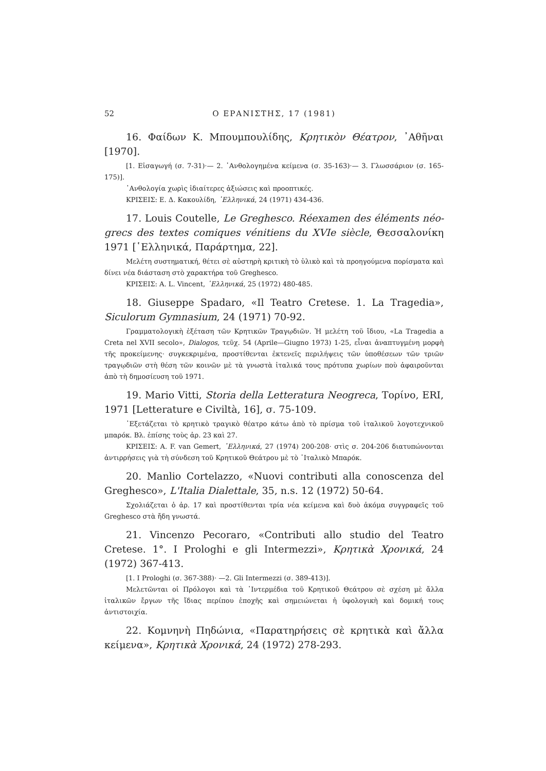52 Ο ΕΡΑΝΙΣΤΗΣ, 17 (1981)
16. Φαίδων Κ. Μπουμπουλίδης, Κρητικὸν Θέατρον, ᾿Αθῆναι [1970].
[1. Εἰσαγωγή (σ. 7-31)·— 2. ᾿Ανθολογημένα κείμενα (σ. 35-163)·— 3. Γλωσσάριον (σ. 165-175)].
᾿Ανθολογία χωρὶς ἰδιαίτερες ἀξιώσεις καὶ προοπτικές.
ΚΡΙΣΕΙΣ: Ε. Δ. Κακουλίδη, ῾Ελληνικά, 24 (1971) 434-436.
17. Louis Coutelle, Le Greghesco. Réexamen des éléments néo-grecs des textes comiques vénitiens du XVIe siècle, Θεσσαλονίκη 1971 [῾Ελληνικά, Παράρτημα, 22].
Μελέτη συστηματική, θέτει σὲ αὐστηρὴ κριτικὴ τὸ ὑλικὸ καὶ τὰ προηγούμενα πορίσματα καὶ δίνει νέα διάσταση στὸ χαρακτήρα τοῦ Greghesco.
ΚΡΙΣΕΙΣ: A. L. Vincent, ῾Ελληνικά, 25 (1972) 480-485.
18. Giuseppe Spadaro, «Il Teatro Cretese. 1. La Tragedia», Siculorum Gymnasium, 24 (1971) 70-92.
Γραμματολογικὴ ἐξέταση τῶν Κρητικῶν Τραγῳδιῶν. Ἡ μελέτη τοῦ ἴδιου, «La Tragedia a Creta nel XVII secolo», Dialogos, τεῦχ. 54 (Aprile—Giugno 1973) 1-25, εἶναι ἀναπτυγμένη μορφὴ τῆς προκείμενης· συγκεκριμένα, προστίθενται ἐκτενεῖς περιλήψεις τῶν ὑποθέσεων τῶν τριῶν τραγῳδιῶν στὴ θέση τῶν κοινῶν μὲ τὰ γνωστὰ ἰταλικά τους πρότυπα χωρίων ποὺ ἀφαιροῦνται ἀπὸ τὴ δημοσίευση τοῦ 1971.
19. Mario Vitti, Storia della Letteratura Neogreca, Τορίνο, ERI, 1971 [Letterature e Civiltà, 16], σ. 75-109.
᾿Εξετάζεται τὸ κρητικὸ τραγικὸ θέατρο κάτω ἀπὸ τὸ πρίσμα τοῦ ἰταλικοῦ λογοτεχνικοῦ μπαρόκ. Βλ. ἐπίσης τοὺς ἀρ. 23 καὶ 27.
ΚΡΙΣΕΙΣ: A. F. van Gemert, ῾Ελληνικά, 27 (1974) 200-208· στὶς σ. 204-206 διατυπώνονται ἀντιρρήσεις γιὰ τὴ σύνδεση τοῦ Κρητικοῦ Θεάτρου μὲ τὸ ᾿Ιταλικὸ Μπαρόκ.
20. Manlio Cortelazzo, «Nuovi contributi alla conoscenza del Greghesco», L'Italia Dialettale, 35, n.s. 12 (1972) 50-64.
Σχολιάζεται ὁ ἀρ. 17 καὶ προστίθενται τρία νέα κείμενα καὶ δυὸ ἀκόμα συγγραφεῖς τοῦ Greghesco στὰ ἤδη γνωστά.
21. Vincenzo Pecoraro, «Contributi allo studio del Teatro Cretese. 1°. I Prologhi e gli Intermezzi», Κρητικὰ Χρονικά, 24 (1972) 367-413.
[1. I Prologhi (σ. 367-388)· —2. Gli Intermezzi (σ. 389-413)].
Μελετῶνται οἱ Πρόλογοι καὶ τὰ ᾿Ιντερμέδια τοῦ Κρητικοῦ Θεάτρου σὲ σχέση μὲ ἄλλα ἰταλικῶν ἔργων τῆς ἴδιας περίπου ἐποχῆς καὶ σημειώνεται ἡ ὑφολογικὴ καὶ δομική τους ἀντιστοιχία.
22. Κομνηνὴ Πηδώνια, «Παρατηρήσεις σὲ κρητικὰ καὶ ἄλλα κείμενα», Κρητικὰ Χρονικά, 24 (1972) 278-293.